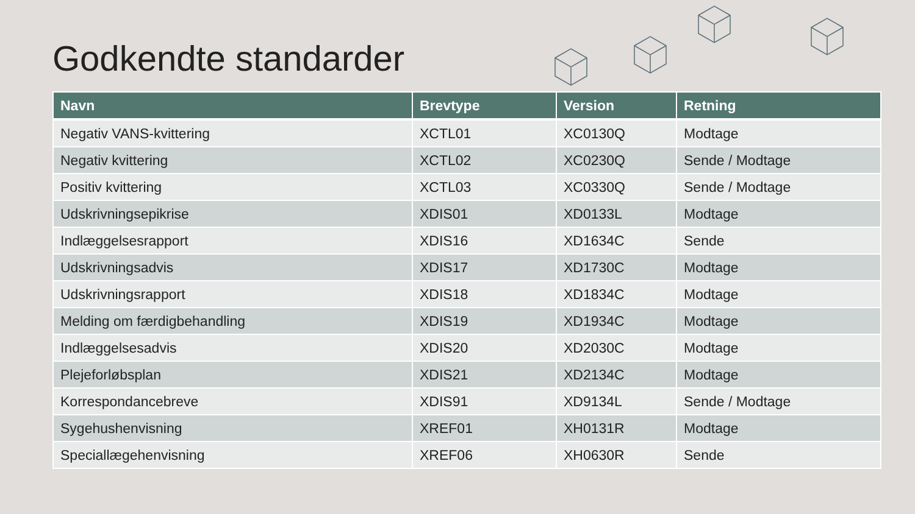Godkendte standarder
| Navn | Brevtype | Version | Retning |
| --- | --- | --- | --- |
| Negativ VANS-kvittering | XCTL01 | XC0130Q | Modtage |
| Negativ kvittering | XCTL02 | XC0230Q | Sende / Modtage |
| Positiv kvittering | XCTL03 | XC0330Q | Sende / Modtage |
| Udskrivningsepikrise | XDIS01 | XD0133L | Modtage |
| Indlæggelsesrapport | XDIS16 | XD1634C | Sende |
| Udskrivningsadvis | XDIS17 | XD1730C | Modtage |
| Udskrivningsrapport | XDIS18 | XD1834C | Modtage |
| Melding om færdigbehandling | XDIS19 | XD1934C | Modtage |
| Indlæggelsesadvis | XDIS20 | XD2030C | Modtage |
| Plejeforløbsplan | XDIS21 | XD2134C | Modtage |
| Korrespondancebreve | XDIS91 | XD9134L | Sende / Modtage |
| Sygehushenvisning | XREF01 | XH0131R | Modtage |
| Speciallægehenvisning | XREF06 | XH0630R | Sende |